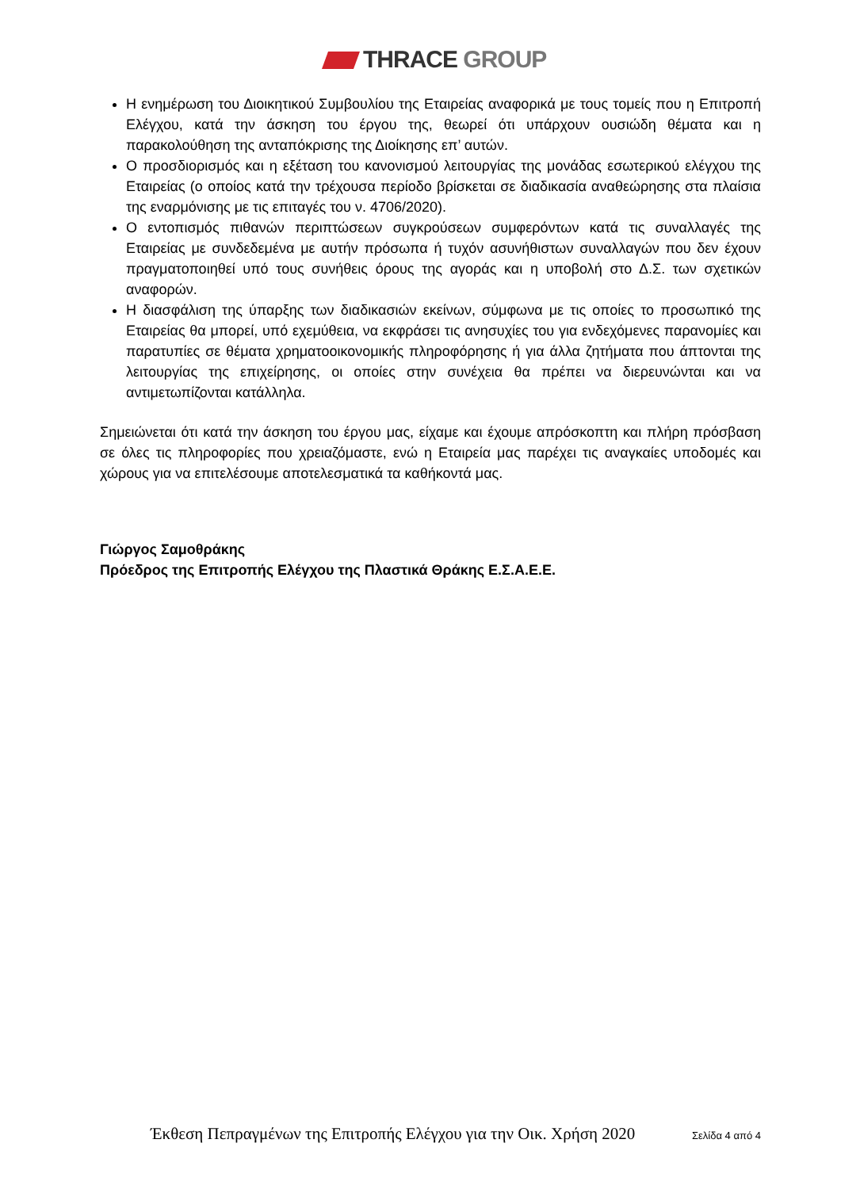THRACE GROUP
Η ενημέρωση του Διοικητικού Συμβουλίου της Εταιρείας αναφορικά με τους τομείς που η Επιτροπή Ελέγχου, κατά την άσκηση του έργου της, θεωρεί ότι υπάρχουν ουσιώδη θέματα και η παρακολούθηση της ανταπόκρισης της Διοίκησης επ’ αυτών.
Ο προσδιορισμός και η εξέταση του κανονισμού λειτουργίας της μονάδας εσωτερικού ελέγχου της Εταιρείας (ο οποίος κατά την τρέχουσα περίοδο βρίσκεται σε διαδικασία αναθεώρησης στα πλαίσια της εναρμόνισης με τις επιταγές του ν. 4706/2020).
Ο εντοπισμός πιθανών περιπτώσεων συγκρούσεων συμφερόντων κατά τις συναλλαγές της Εταιρείας με συνδεδεμένα με αυτήν πρόσωπα ή τυχόν ασυνήθιστων συναλλαγών που δεν έχουν πραγματοποιηθεί υπό τους συνήθεις όρους της αγοράς και η υποβολή στο Δ.Σ. των σχετικών αναφορών.
Η διασφάλιση της ύπαρξης των διαδικασιών εκείνων, σύμφωνα με τις οποίες το προσωπικό της Εταιρείας θα μπορεί, υπό εχεμύθεια, να εκφράσει τις ανησυχίες του για ενδεχόμενες παρανομίες και παρατυπίες σε θέματα χρηματοοικονομικής πληροφόρησης ή για άλλα ζητήματα που άπτονται της λειτουργίας της επιχείρησης, οι οποίες στην συνέχεια θα πρέπει να διερευνώνται και να αντιμετωπίζονται κατάλληλα.
Σημειώνεται ότι κατά την άσκηση του έργου μας, είχαμε και έχουμε απρόσκοπτη και πλήρη πρόσβαση σε όλες τις πληροφορίες που χρειαζόμαστε, ενώ η Εταιρεία μας παρέχει τις αναγκαίες υποδομές και χώρους για να επιτελέσουμε αποτελεσματικά τα καθήκοντά μας.
Γιώργος Σαμοθράκης
Πρόεδρος της Επιτροπής Ελέγχου της Πλαστικά Θράκης Ε.Σ.Α.Ε.Ε.
Έκθεση Πεπραγμένων της Επιτροπής Ελέγχου για την Οικ. Χρήση 2020 Σελίδα 4 από 4